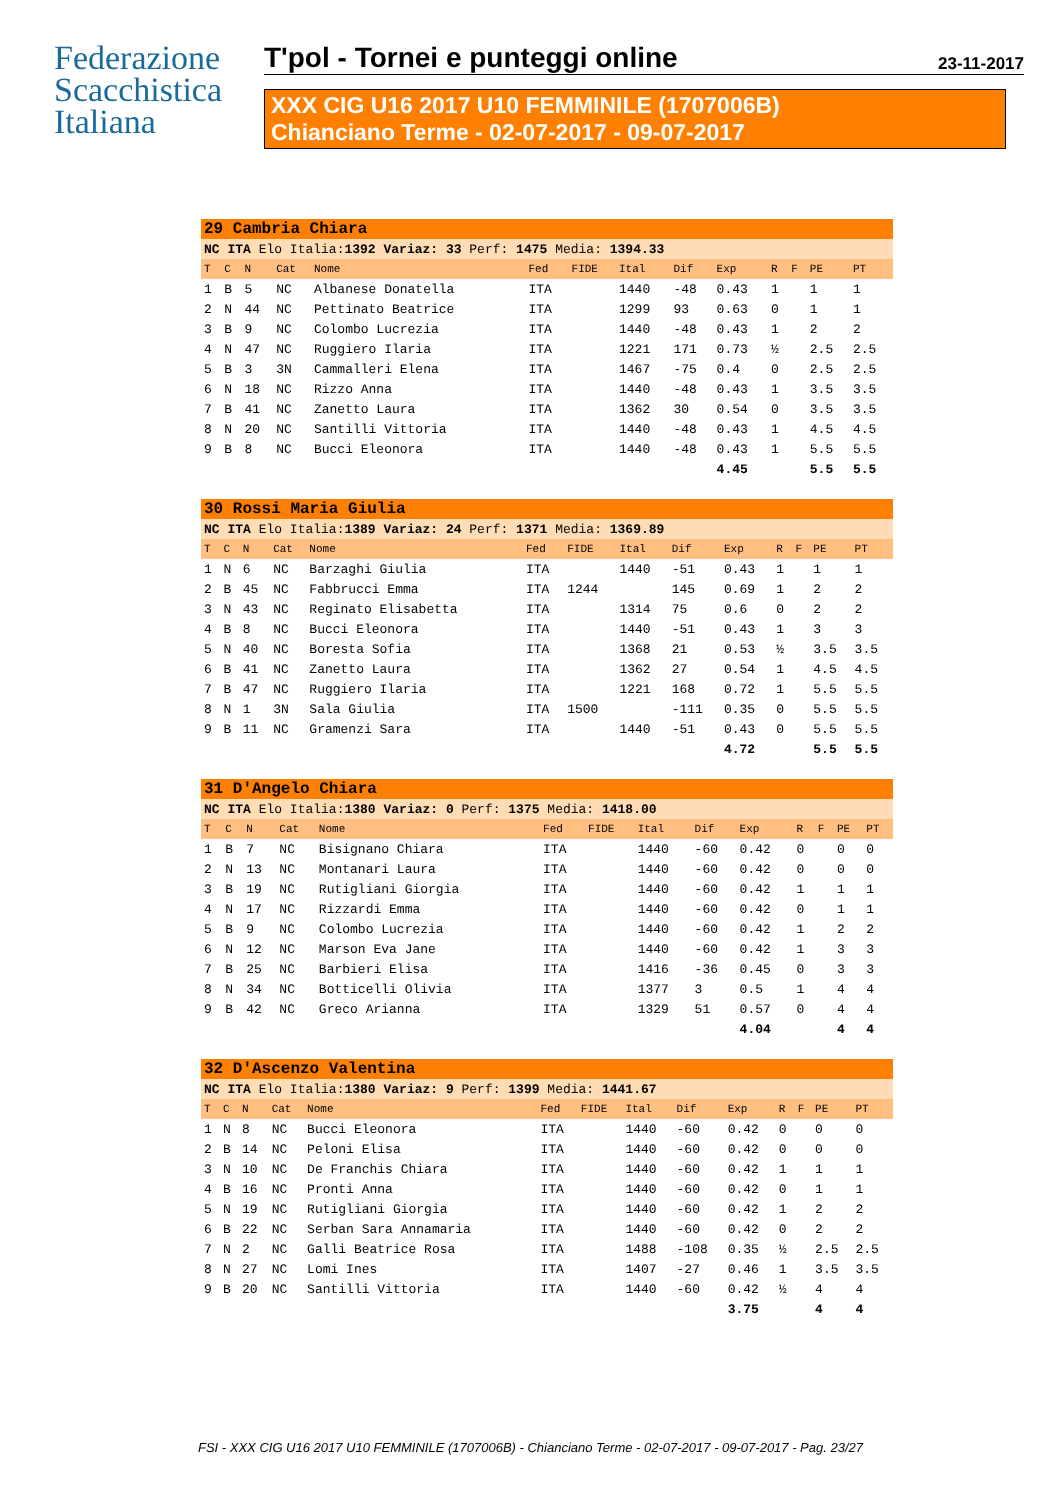Federazione
Scacchistica
Italiana
T'pol - Tornei e punteggi online 23-11-2017
XXX CIG U16 2017 U10 FEMMINILE (1707006B)
Chianciano Terme - 02-07-2017 - 09-07-2017
| 29 Cambria Chiara | | | | | | | | | | | | | |
| NC ITA Elo Italia: 1392 Variaz: 33 Perf: 1475 Media: 1394.33 | | | | | | | | | | | | | |
| T | C | N | Cat | Nome | Fed | FIDE | Ital | Dif | Exp | R | F | PE | PT |
| 1 | B | 5 | NC | Albanese Donatella | ITA | | 1440 | -48 | 0.43 | 1 | | 1 | 1 |
| 2 | N | 44 | NC | Pettinato Beatrice | ITA | | 1299 | 93 | 0.63 | 0 | | 1 | 1 |
| 3 | B | 9 | NC | Colombo Lucrezia | ITA | | 1440 | -48 | 0.43 | 1 | | 2 | 2 |
| 4 | N | 47 | NC | Ruggiero Ilaria | ITA | | 1221 | 171 | 0.73 | ½ | | 2.5 | 2.5 |
| 5 | B | 3 | 3N | Cammalleri Elena | ITA | | 1467 | -75 | 0.4 | 0 | | 2.5 | 2.5 |
| 6 | N | 18 | NC | Rizzo Anna | ITA | | 1440 | -48 | 0.43 | 1 | | 3.5 | 3.5 |
| 7 | B | 41 | NC | Zanetto Laura | ITA | | 1362 | 30 | 0.54 | 0 | | 3.5 | 3.5 |
| 8 | N | 20 | NC | Santilli Vittoria | ITA | | 1440 | -48 | 0.43 | 1 | | 4.5 | 4.5 |
| 9 | B | 8 | NC | Bucci Eleonora | ITA | | 1440 | -48 | 0.43 | 1 | | 5.5 | 5.5 |
| | | | | | | | | | 4.45 | | | 5.5 | 5.5 |
| 30 Rossi Maria Giulia | | | | | | | | | | | | | |
| NC ITA Elo Italia: 1389 Variaz: 24 Perf: 1371 Media: 1369.89 | | | | | | | | | | | | | |
| T | C | N | Cat | Nome | Fed | FIDE | Ital | Dif | Exp | R | F | PE | PT |
| 1 | N | 6 | NC | Barzaghi Giulia | ITA | | 1440 | -51 | 0.43 | 1 | | 1 | 1 |
| 2 | B | 45 | NC | Fabbrucci Emma | ITA | 1244 | | 145 | 0.69 | 1 | | 2 | 2 |
| 3 | N | 43 | NC | Reginato Elisabetta | ITA | | 1314 | 75 | 0.6 | 0 | | 2 | 2 |
| 4 | B | 8 | NC | Bucci Eleonora | ITA | | 1440 | -51 | 0.43 | 1 | | 3 | 3 |
| 5 | N | 40 | NC | Boresta Sofia | ITA | | 1368 | 21 | 0.53 | ½ | | 3.5 | 3.5 |
| 6 | B | 41 | NC | Zanetto Laura | ITA | | 1362 | 27 | 0.54 | 1 | | 4.5 | 4.5 |
| 7 | B | 47 | NC | Ruggiero Ilaria | ITA | | 1221 | 168 | 0.72 | 1 | | 5.5 | 5.5 |
| 8 | N | 1 | 3N | Sala Giulia | ITA | 1500 | | -111 | 0.35 | 0 | | 5.5 | 5.5 |
| 9 | B | 11 | NC | Gramenzi Sara | ITA | | 1440 | -51 | 0.43 | 0 | | 5.5 | 5.5 |
| | | | | | | | | | 4.72 | | | 5.5 | 5.5 |
| 31 D'Angelo Chiara | | | | | | | | | | | | | |
| NC ITA Elo Italia: 1380 Variaz: 0 Perf: 1375 Media: 1418.00 | | | | | | | | | | | | | |
| T | C | N | Cat | Nome | Fed | FIDE | Ital | Dif | Exp | R | F | PE | PT |
| 1 | B | 7 | NC | Bisignano Chiara | ITA | | 1440 | -60 | 0.42 | 0 | | 0 | 0 |
| 2 | N | 13 | NC | Montanari Laura | ITA | | 1440 | -60 | 0.42 | 0 | | 0 | 0 |
| 3 | B | 19 | NC | Rutigliani Giorgia | ITA | | 1440 | -60 | 0.42 | 1 | | 1 | 1 |
| 4 | N | 17 | NC | Rizzardi Emma | ITA | | 1440 | -60 | 0.42 | 0 | | 1 | 1 |
| 5 | B | 9 | NC | Colombo Lucrezia | ITA | | 1440 | -60 | 0.42 | 1 | | 2 | 2 |
| 6 | N | 12 | NC | Marson Eva Jane | ITA | | 1440 | -60 | 0.42 | 1 | | 3 | 3 |
| 7 | B | 25 | NC | Barbieri Elisa | ITA | | 1416 | -36 | 0.45 | 0 | | 3 | 3 |
| 8 | N | 34 | NC | Botticelli Olivia | ITA | | 1377 | 3 | 0.5 | 1 | | 4 | 4 |
| 9 | B | 42 | NC | Greco Arianna | ITA | | 1329 | 51 | 0.57 | 0 | | 4 | 4 |
| | | | | | | | | | 4.04 | | | 4 | 4 |
| 32 D'Ascenzo Valentina | | | | | | | | | | | | | |
| NC ITA Elo Italia: 1380 Variaz: 9 Perf: 1399 Media: 1441.67 | | | | | | | | | | | | | |
| T | C | N | Cat | Nome | Fed | FIDE | Ital | Dif | Exp | R | F | PE | PT |
| 1 | N | 8 | NC | Bucci Eleonora | ITA | | 1440 | -60 | 0.42 | 0 | | 0 | 0 |
| 2 | B | 14 | NC | Peloni Elisa | ITA | | 1440 | -60 | 0.42 | 0 | | 0 | 0 |
| 3 | N | 10 | NC | De Franchis Chiara | ITA | | 1440 | -60 | 0.42 | 1 | | 1 | 1 |
| 4 | B | 16 | NC | Pronti Anna | ITA | | 1440 | -60 | 0.42 | 0 | | 1 | 1 |
| 5 | N | 19 | NC | Rutigliani Giorgia | ITA | | 1440 | -60 | 0.42 | 1 | | 2 | 2 |
| 6 | B | 22 | NC | Serban Sara Annamaria | ITA | | 1440 | -60 | 0.42 | 0 | | 2 | 2 |
| 7 | N | 2 | NC | Galli Beatrice Rosa | ITA | | 1488 | -108 | 0.35 | ½ | | 2.5 | 2.5 |
| 8 | N | 27 | NC | Lomi Ines | ITA | | 1407 | -27 | 0.46 | 1 | | 3.5 | 3.5 |
| 9 | B | 20 | NC | Santilli Vittoria | ITA | | 1440 | -60 | 0.42 | ½ | | 4 | 4 |
| | | | | | | | | | 3.75 | | | 4 | 4 |
FSI - XXX CIG U16 2017 U10 FEMMINILE (1707006B) - Chianciano Terme - 02-07-2017 - 09-07-2017 - Pag. 23/27